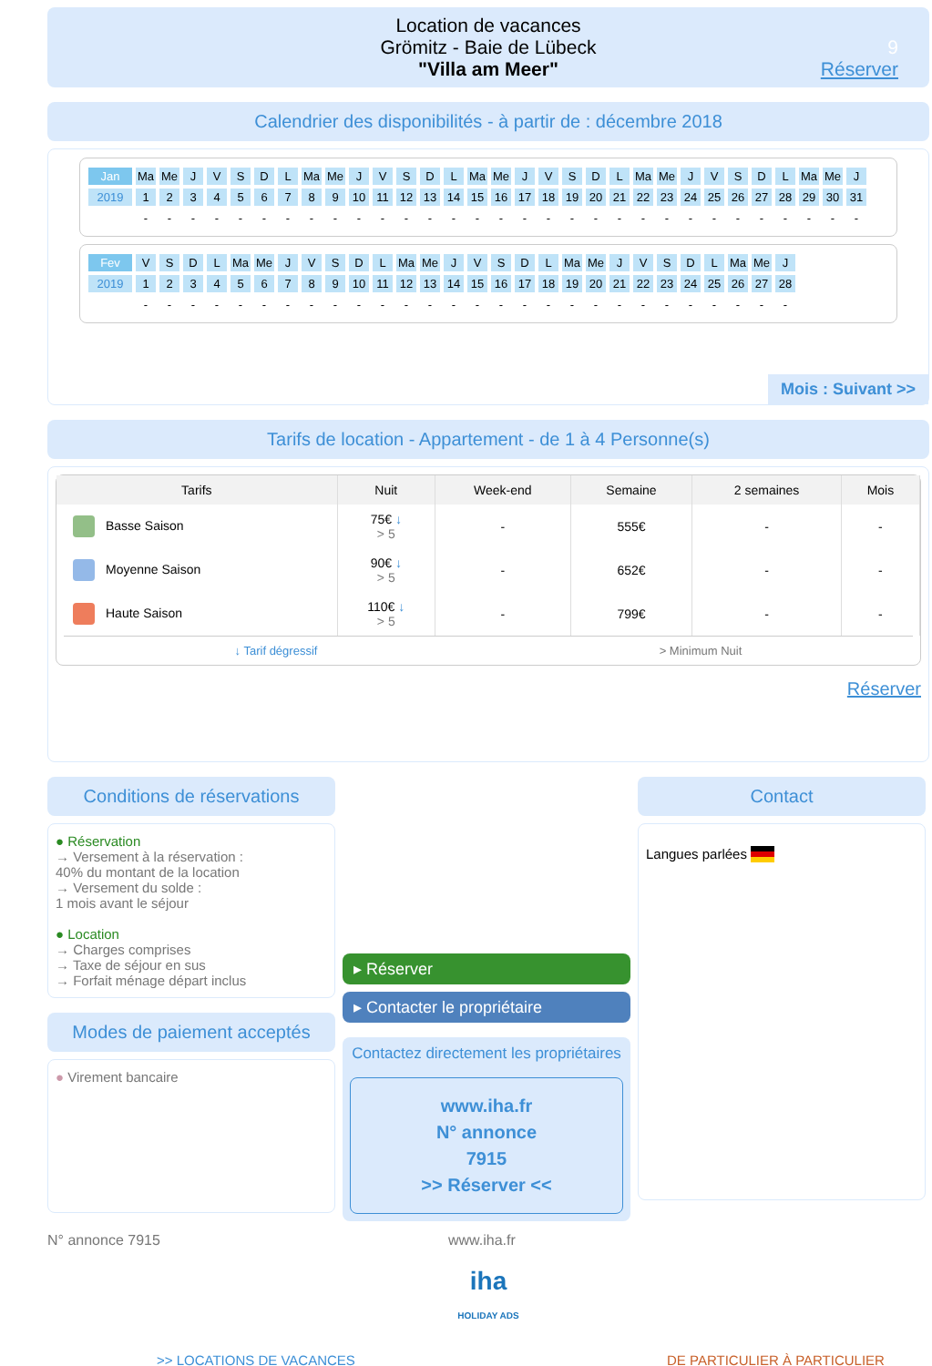Location de vacances
Grömitz - Baie de Lübeck
"Villa am Meer"
9
Réserver
Calendrier des disponibilités - à partir de : décembre 2018
| Jan | Ma | Me | J | V | S | D | L | Ma | Me | J | V | S | D | L | Ma | Me | J | V | S | D | L | Ma | Me | J | V | S | D | L | Ma | Me | J |
| 2019 | 1 | 2 | 3 | 4 | 5 | 6 | 7 | 8 | 9 | 10 | 11 | 12 | 13 | 14 | 15 | 16 | 17 | 18 | 19 | 20 | 21 | 22 | 23 | 24 | 25 | 26 | 27 | 28 | 29 | 30 | 31 |
| | - | - | - | - | - | - | - | - | - | - | - | - | - | - | - | - | - | - | - | - | - | - | - | - | - | - | - | - | - | - | - |
| Fev | V | S | D | L | Ma | Me | J | V | S | D | L | Ma | Me | J | V | S | D | L | Ma | Me | J | V | S | D | L | Ma | Me | J |
| 2019 | 1 | 2 | 3 | 4 | 5 | 6 | 7 | 8 | 9 | 10 | 11 | 12 | 13 | 14 | 15 | 16 | 17 | 18 | 19 | 20 | 21 | 22 | 23 | 24 | 25 | 26 | 27 | 28 |
| | - | - | - | - | - | - | - | - | - | - | - | - | - | - | - | - | - | - | - | - | - | - | - | - | - | - | - | - |
Mois : Suivant >>
Tarifs de location - Appartement - de 1 à 4 Personne(s)
| Tarifs | Nuit | Week-end | Semaine | 2 semaines | Mois |
| --- | --- | --- | --- | --- | --- |
| Basse Saison | 75€ ↓ > 5 | - | 555€ | - | - |
| Moyenne Saison | 90€ ↓ > 5 | - | 652€ | - | - |
| Haute Saison | 110€ ↓ > 5 | - | 799€ | - | - |
↓ Tarif dégressif > Minimum Nuit
Réserver
Conditions de réservations
● Réservation
→ Versement à la réservation :
40% du montant de la location
→ Versement du solde :
1 mois avant le séjour
● Location
→ Charges comprises
→ Taxe de séjour en sus
→ Forfait ménage départ inclus
Modes de paiement acceptés
● Virement bancaire
▸ Réserver
▸ Contacter le propriétaire
Contactez directement les propriétaires
www.iha.fr
N° annonce
7915
>> Réserver <<
Contact
Langues parlées
N° annonce 7915 www.iha.fr
iha
HOLIDAY ADS
>> LOCATIONS DE VACANCES DE PARTICULIER À PARTICULIER